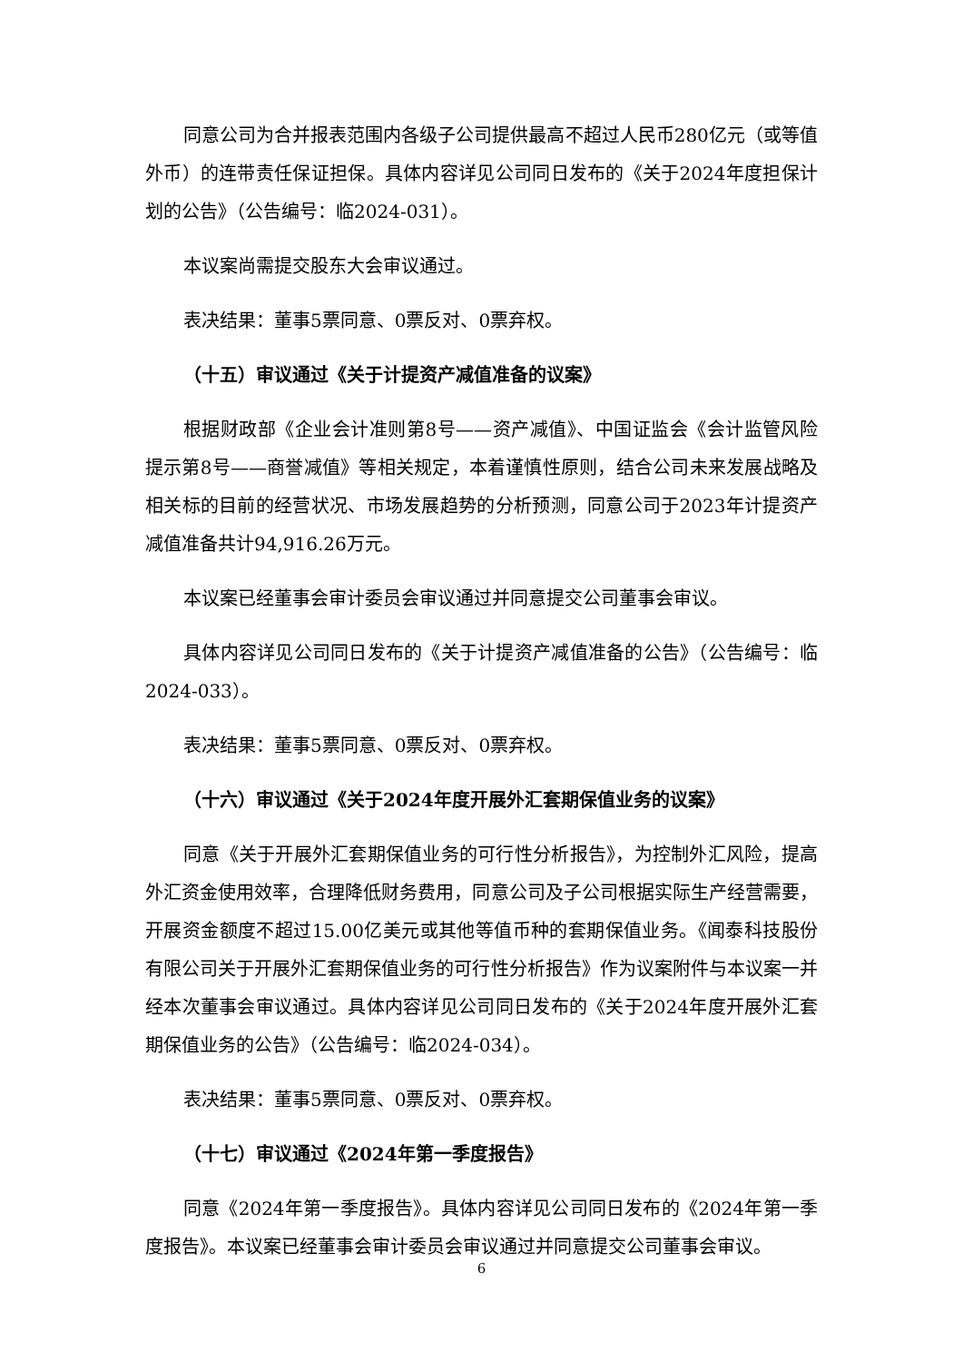同意公司为合并报表范围内各级子公司提供最高不超过人民币280亿元（或等值外币）的连带责任保证担保。具体内容详见公司同日发布的《关于2024年度担保计划的公告》（公告编号：临2024-031）。
本议案尚需提交股东大会审议通过。
表决结果：董事5票同意、0票反对、0票弃权。
（十五）审议通过《关于计提资产减值准备的议案》
根据财政部《企业会计准则第8号——资产减值》、中国证监会《会计监管风险提示第8号——商誉减值》等相关规定，本着谨慎性原则，结合公司未来发展战略及相关标的目前的经营状况、市场发展趋势的分析预测，同意公司于2023年计提资产减值准备共计94,916.26万元。
本议案已经董事会审计委员会审议通过并同意提交公司董事会审议。
具体内容详见公司同日发布的《关于计提资产减值准备的公告》（公告编号：临2024-033）。
表决结果：董事5票同意、0票反对、0票弃权。
（十六）审议通过《关于2024年度开展外汇套期保值业务的议案》
同意《关于开展外汇套期保值业务的可行性分析报告》，为控制外汇风险，提高外汇资金使用效率，合理降低财务费用，同意公司及子公司根据实际生产经营需要，开展资金额度不超过15.00亿美元或其他等值币种的套期保值业务。《闻泰科技股份有限公司关于开展外汇套期保值业务的可行性分析报告》作为议案附件与本议案一并经本次董事会审议通过。具体内容详见公司同日发布的《关于2024年度开展外汇套期保值业务的公告》（公告编号：临2024-034）。
表决结果：董事5票同意、0票反对、0票弃权。
（十七）审议通过《2024年第一季度报告》
同意《2024年第一季度报告》。具体内容详见公司同日发布的《2024年第一季度报告》。本议案已经董事会审计委员会审议通过并同意提交公司董事会审议。
6